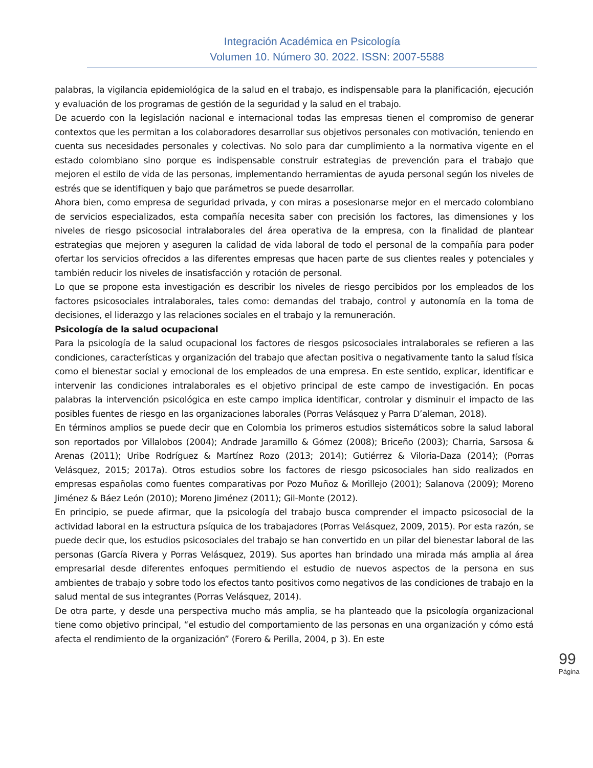Integración Académica en Psicología
Volumen 10. Número 30. 2022. ISSN: 2007-5588
palabras, la vigilancia epidemiológica de la salud en el trabajo, es indispensable para la planificación, ejecución y evaluación de los programas de gestión de la seguridad y la salud en el trabajo.
De acuerdo con la legislación nacional e internacional todas las empresas tienen el compromiso de generar contextos que les permitan a los colaboradores desarrollar sus objetivos personales con motivación, teniendo en cuenta sus necesidades personales y colectivas. No solo para dar cumplimiento a la normativa vigente en el estado colombiano sino porque es indispensable construir estrategias de prevención para el trabajo que mejoren el estilo de vida de las personas, implementando herramientas de ayuda personal según los niveles de estrés que se identifiquen y bajo que parámetros se puede desarrollar.
Ahora bien, como empresa de seguridad privada, y con miras a posesionarse mejor en el mercado colombiano de servicios especializados, esta compañía necesita saber con precisión los factores, las dimensiones y los niveles de riesgo psicosocial intralaborales del área operativa de la empresa, con la finalidad de plantear estrategias que mejoren y aseguren la calidad de vida laboral de todo el personal de la compañía para poder ofertar los servicios ofrecidos a las diferentes empresas que hacen parte de sus clientes reales y potenciales y también reducir los niveles de insatisfacción y rotación de personal.
Lo que se propone esta investigación es describir los niveles de riesgo percibidos por los empleados de los factores psicosociales intralaborales, tales como: demandas del trabajo, control y autonomía en la toma de decisiones, el liderazgo y las relaciones sociales en el trabajo y la remuneración.
Psicología de la salud ocupacional
Para la psicología de la salud ocupacional los factores de riesgos psicosociales intralaborales se refieren a las condiciones, características y organización del trabajo que afectan positiva o negativamente tanto la salud física como el bienestar social y emocional de los empleados de una empresa. En este sentido, explicar, identificar e intervenir las condiciones intralaborales es el objetivo principal de este campo de investigación. En pocas palabras la intervención psicológica en este campo implica identificar, controlar y disminuir el impacto de las posibles fuentes de riesgo en las organizaciones laborales (Porras Velásquez y Parra D’aleman, 2018).
En términos amplios se puede decir que en Colombia los primeros estudios sistemáticos sobre la salud laboral son reportados por Villalobos (2004); Andrade Jaramillo & Gómez (2008); Briceño (2003); Charria, Sarsosa & Arenas (2011); Uribe Rodríguez & Martínez Rozo (2013; 2014); Gutiérrez & Viloria-Daza (2014); (Porras Velásquez, 2015; 2017a). Otros estudios sobre los factores de riesgo psicosociales han sido realizados en empresas españolas como fuentes comparativas por Pozo Muñoz & Morillejo (2001); Salanova (2009); Moreno Jiménez & Báez León (2010); Moreno Jiménez (2011); Gil-Monte (2012).
En principio, se puede afirmar, que la psicología del trabajo busca comprender el impacto psicosocial de la actividad laboral en la estructura psíquica de los trabajadores (Porras Velásquez, 2009, 2015). Por esta razón, se puede decir que, los estudios psicosociales del trabajo se han convertido en un pilar del bienestar laboral de las personas (García Rivera y Porras Velásquez, 2019). Sus aportes han brindado una mirada más amplia al área empresarial desde diferentes enfoques permitiendo el estudio de nuevos aspectos de la persona en sus ambientes de trabajo y sobre todo los efectos tanto positivos como negativos de las condiciones de trabajo en la salud mental de sus integrantes (Porras Velásquez, 2014).
De otra parte, y desde una perspectiva mucho más amplia, se ha planteado que la psicología organizacional tiene como objetivo principal, “el estudio del comportamiento de las personas en una organización y cómo está afecta el rendimiento de la organización” (Forero & Perilla, 2004, p 3). En este
99
Página